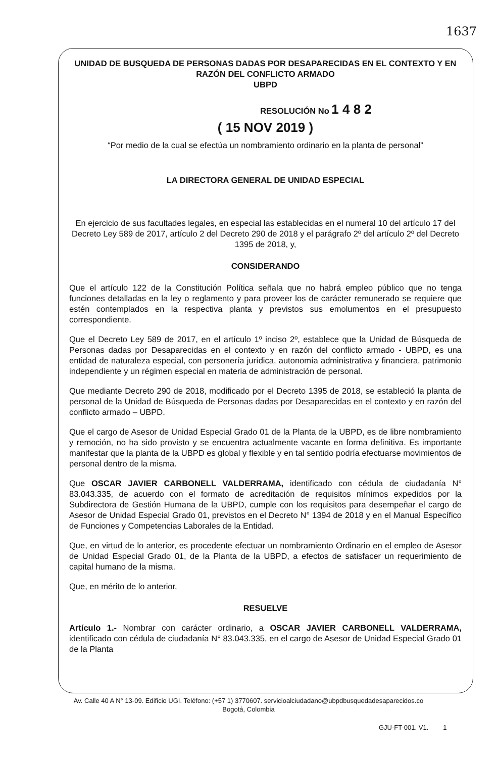1637
UNIDAD DE BUSQUEDA DE PERSONAS DADAS POR DESAPARECIDAS EN EL CONTEXTO Y EN RAZÓN DEL CONFLICTO ARMADO
UBPD
RESOLUCIÓN No 1 4 8 2
( 15 NOV 2019 )
“Por medio de la cual se efectúa un nombramiento ordinario en la planta de personal”
LA DIRECTORA GENERAL DE UNIDAD ESPECIAL
En ejercicio de sus facultades legales, en especial las establecidas en el numeral 10 del artículo 17 del Decreto Ley 589 de 2017, artículo 2 del Decreto 290 de 2018 y el parágrafo 2º del artículo 2º del Decreto 1395 de 2018, y,
CONSIDERANDO
Que el artículo 122 de la Constitución Política señala que no habrá empleo público que no tenga funciones detalladas en la ley o reglamento y para proveer los de carácter remunerado se requiere que estén contemplados en la respectiva planta y previstos sus emolumentos en el presupuesto correspondiente.
Que el Decreto Ley 589 de 2017, en el artículo 1º inciso 2º, establece que la Unidad de Búsqueda de Personas dadas por Desaparecidas en el contexto y en razón del conflicto armado - UBPD, es una entidad de naturaleza especial, con personería jurídica, autonomía administrativa y financiera, patrimonio independiente y un régimen especial en materia de administración de personal.
Que mediante Decreto 290 de 2018, modificado por el Decreto 1395 de 2018, se estableció la planta de personal de la Unidad de Búsqueda de Personas dadas por Desaparecidas en el contexto y en razón del conflicto armado – UBPD.
Que el cargo de Asesor de Unidad Especial Grado 01 de la Planta de la UBPD, es de libre nombramiento y remoción, no ha sido provisto y se encuentra actualmente vacante en forma definitiva. Es importante manifestar que la planta de la UBPD es global y flexible y en tal sentido podría efectuarse movimientos de personal dentro de la misma.
Que OSCAR JAVIER CARBONELL VALDERRAMA, identificado con cédula de ciudadanía N° 83.043.335, de acuerdo con el formato de acreditación de requisitos mínimos expedidos por la Subdirectora de Gestión Humana de la UBPD, cumple con los requisitos para desempeñar el cargo de Asesor de Unidad Especial Grado 01, previstos en el Decreto N° 1394 de 2018 y en el Manual Específico de Funciones y Competencias Laborales de la Entidad.
Que, en virtud de lo anterior, es procedente efectuar un nombramiento Ordinario en el empleo de Asesor de Unidad Especial Grado 01, de la Planta de la UBPD, a efectos de satisfacer un requerimiento de capital humano de la misma.
Que, en mérito de lo anterior,
RESUELVE
Artículo 1.- Nombrar con carácter ordinario, a OSCAR JAVIER CARBONELL VALDERRAMA, identificado con cédula de ciudadanía N° 83.043.335, en el cargo de Asesor de Unidad Especial Grado 01 de la Planta
Av. Calle 40 A N° 13-09. Edificio UGI. Teléfono: (+57 1) 3770607. servicioalciudadano@ubpdbusquedadesaparecidos.co
Bogotá, Colombia
GJU-FT-001. V1. 1